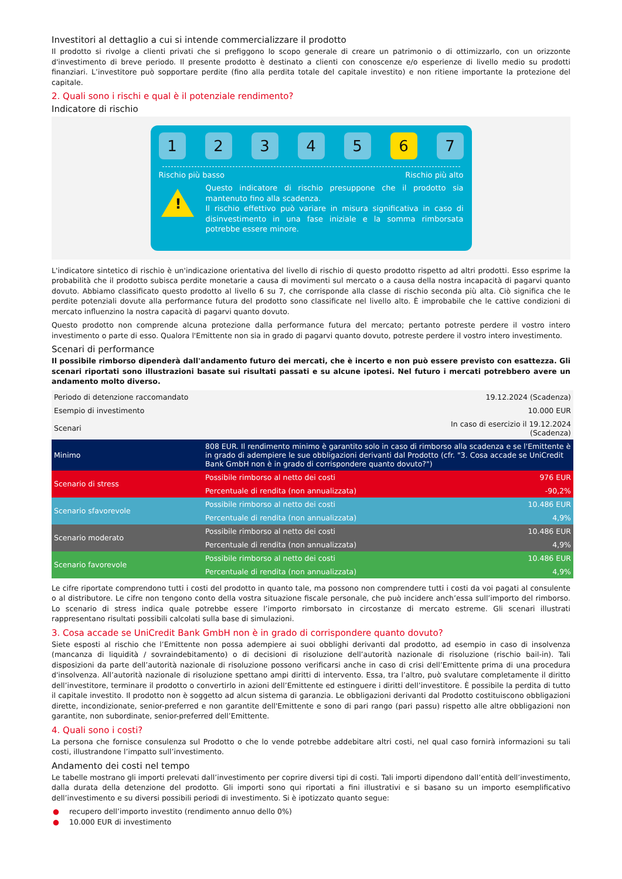Investitori al dettaglio a cui si intende commercializzare il prodotto
Il prodotto si rivolge a clienti privati che si prefiggono lo scopo generale di creare un patrimonio o di ottimizzarlo, con un orizzonte d'investimento di breve periodo. Il presente prodotto è destinato a clienti con conoscenze e/o esperienze di livello medio su prodotti finanziari. L’investitore può sopportare perdite (fino alla perdita totale del capitale investito) e non ritiene importante la protezione del capitale.
2. Quali sono i rischi e qual è il potenziale rendimento?
Indicatore di rischio
1 2 3 4 5 6 7
Rischio più basso Rischio più alto
!
Questo indicatore di rischio presuppone che il prodotto sia mantenuto fino alla scadenza.
Il rischio effettivo può variare in misura significativa in caso di disinvestimento in una fase iniziale e la somma rimborsata potrebbe essere minore.
L'indicatore sintetico di rischio è un'indicazione orientativa del livello di rischio di questo prodotto rispetto ad altri prodotti. Esso esprime la probabilità che il prodotto subisca perdite monetarie a causa di movimenti sul mercato o a causa della nostra incapacità di pagarvi quanto dovuto. Abbiamo classificato questo prodotto al livello 6 su 7, che corrisponde alla classe di rischio seconda più alta. Ciò significa che le perdite potenziali dovute alla performance futura del prodotto sono classificate nel livello alto. È improbabile che le cattive condizioni di mercato influenzino la nostra capacità di pagarvi quanto dovuto.
Questo prodotto non comprende alcuna protezione dalla performance futura del mercato; pertanto potreste perdere il vostro intero investimento o parte di esso. Qualora l'Emittente non sia in grado di pagarvi quanto dovuto, potreste perdere il vostro intero investimento.
Scenari di performance
Il possibile rimborso dipenderà dall'andamento futuro dei mercati, che è incerto e non può essere previsto con esattezza. Gli scenari riportati sono illustrazioni basate sui risultati passati e su alcune ipotesi. Nel futuro i mercati potrebbero avere un andamento molto diverso.
| Periodo di detenzione raccomandato | | 19.12.2024 (Scadenza) |
| Esempio di investimento | | 10.000 EUR |
| Scenari | | In caso di esercizio il 19.12.2024 (Scadenza) |
| Minimo | 808 EUR. Il rendimento minimo è garantito solo in caso di rimborso alla scadenza e se l'Emittente è in grado di adempiere le sue obbligazioni derivanti dal Prodotto (cfr. "3. Cosa accade se UniCredit Bank GmbH non è in grado di corrispondere quanto dovuto?") | |
| Scenario di stress | Possibile rimborso al netto dei costi | 976 EUR |
| | Percentuale di rendita (non annualizzata) | -90,2% |
| Scenario sfavorevole | Possibile rimborso al netto dei costi | 10.486 EUR |
| | Percentuale di rendita (non annualizzata) | 4,9% |
| Scenario moderato | Possibile rimborso al netto dei costi | 10.486 EUR |
| | Percentuale di rendita (non annualizzata) | 4,9% |
| Scenario favorevole | Possibile rimborso al netto dei costi | 10.486 EUR |
| | Percentuale di rendita (non annualizzata) | 4,9% |
Le cifre riportate comprendono tutti i costi del prodotto in quanto tale, ma possono non comprendere tutti i costi da voi pagati al consulente o al distributore. Le cifre non tengono conto della vostra situazione fiscale personale, che può incidere anch’essa sull’importo del rimborso. Lo scenario di stress indica quale potrebbe essere l’importo rimborsato in circostanze di mercato estreme. Gli scenari illustrati rappresentano risultati possibili calcolati sulla base di simulazioni.
3. Cosa accade se UniCredit Bank GmbH non è in grado di corrispondere quanto dovuto?
Siete esposti al rischio che l’Emittente non possa adempiere ai suoi obblighi derivanti dal prodotto, ad esempio in caso di insolvenza (mancanza di liquidità / sovraindebitamento) o di decisioni di risoluzione dell’autorità nazionale di risoluzione (rischio bail-in). Tali disposizioni da parte dell’autorità nazionale di risoluzione possono verificarsi anche in caso di crisi dell’Emittente prima di una procedura d'insolvenza. All’autorità nazionale di risoluzione spettano ampi diritti di intervento. Essa, tra l’altro, può svalutare completamente il diritto dell’investitore, terminare il prodotto o convertirlo in azioni dell’Emittente ed estinguere i diritti dell’investitore. È possibile la perdita di tutto il capitale investito. Il prodotto non è soggetto ad alcun sistema di garanzia. Le obbligazioni derivanti dal Prodotto costituiscono obbligazioni dirette, incondizionate, senior-preferred e non garantite dell'Emittente e sono di pari rango (pari passu) rispetto alle altre obbligazioni non garantite, non subordinate, senior-preferred dell’Emittente.
4. Quali sono i costi?
La persona che fornisce consulenza sul Prodotto o che lo vende potrebbe addebitare altri costi, nel qual caso fornirà informazioni su tali costi, illustrandone l’impatto sull’investimento.
Andamento dei costi nel tempo
Le tabelle mostrano gli importi prelevati dall’investimento per coprire diversi tipi di costi. Tali importi dipendono dall’entità dell’investimento, dalla durata della detenzione del prodotto. Gli importi sono qui riportati a fini illustrativi e si basano su un importo esemplificativo dell’investimento e su diversi possibili periodi di investimento. Si è ipotizzato quanto segue:
● recupero dell’importo investito (rendimento annuo dello 0%)
● 10.000 EUR di investimento